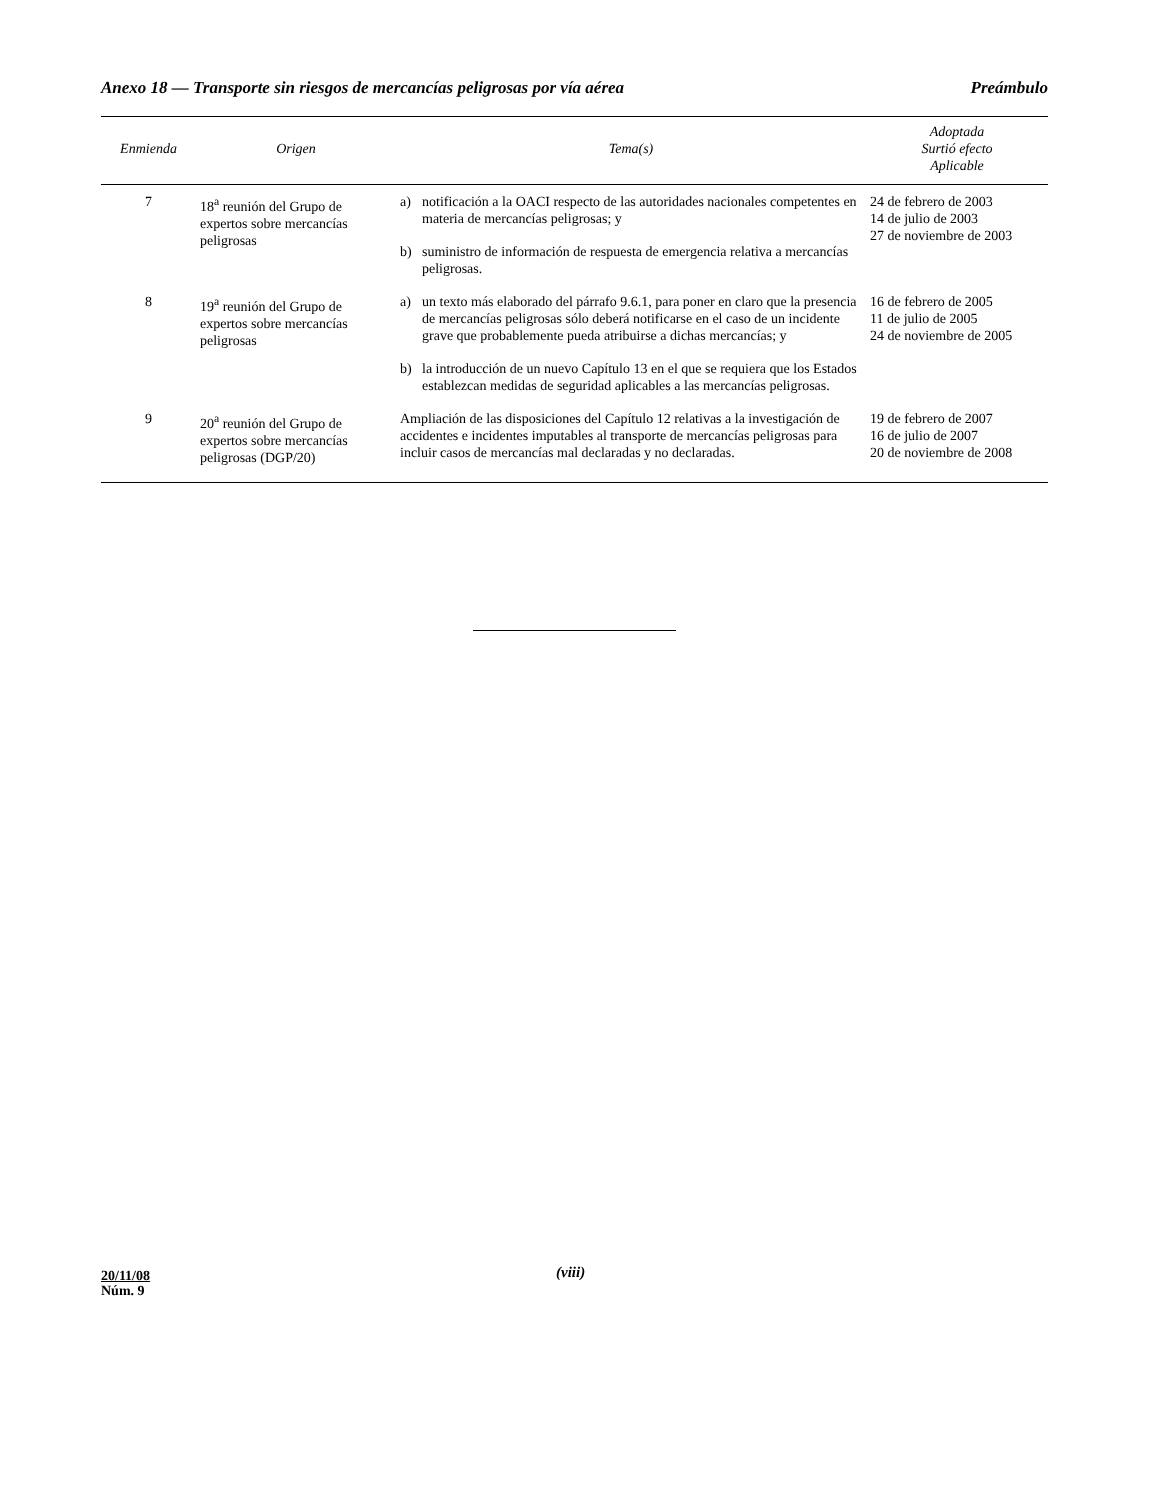Anexo 18 — Transporte sin riesgos de mercancías peligrosas por vía aérea Preámbulo
| Enmienda | Origen | Tema(s) | Adoptada Surtió efecto Aplicable |
| --- | --- | --- | --- |
| 7 | 18<sup>a</sup> reunión del Grupo de expertos sobre mercancías peligrosas | a) notificación a la OACI respecto de las autoridades nacionales competentes en materia de mercancías peligrosas; y b) suministro de información de respuesta de emergencia relativa a mercancías peligrosas. | 24 de febrero de 2003 14 de julio de 2003 27 de noviembre de 2003 |
| 8 | 19<sup>a</sup> reunión del Grupo de expertos sobre mercancías peligrosas | a) un texto más elaborado del párrafo 9.6.1, para poner en claro que la presencia de mercancías peligrosas sólo deberá notificarse en el caso de un incidente grave que probablemente pueda atribuirse a dichas mercancías; y b) la introducción de un nuevo Capítulo 13 en el que se requiera que los Estados establezcan medidas de seguridad aplicables a las mercancías peligrosas. | 16 de febrero de 2005 11 de julio de 2005 24 de noviembre de 2005 |
| 9 | 20<sup>a</sup> reunión del Grupo de expertos sobre mercancías peligrosas (DGP/20) | Ampliación de las disposiciones del Capítulo 12 relativas a la investigación de accidentes e incidentes imputables al transporte de mercancías peligrosas para incluir casos de mercancías mal declaradas y no declaradas. | 19 de febrero de 2007 16 de julio de 2007 20 de noviembre de 2008 |
20/11/08
Núm. 9
(viii)